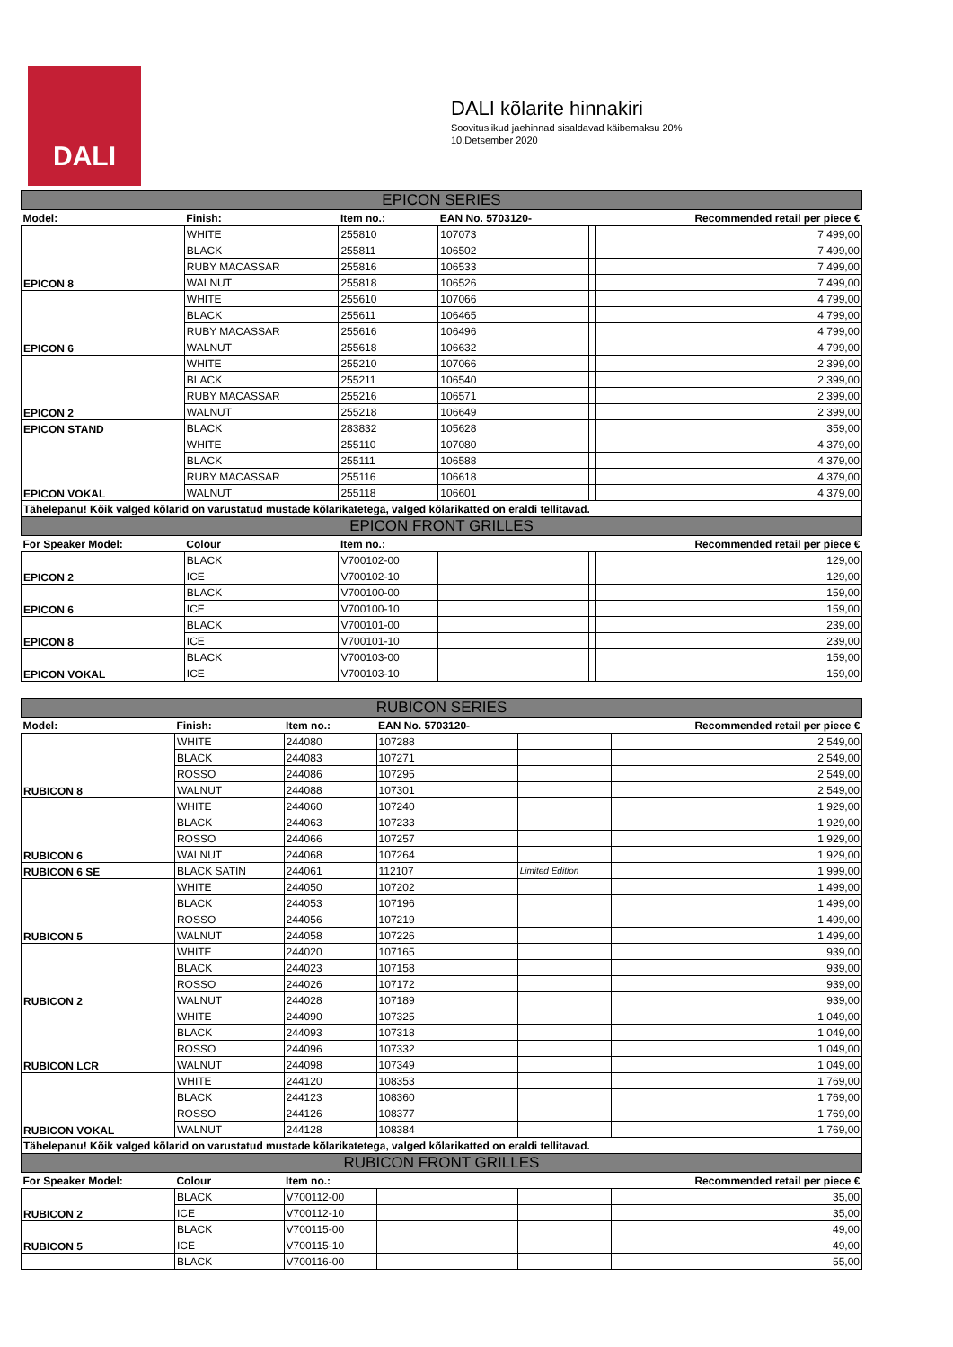DALI
DALI kõlarite hinnakiri
Soovituslikud jaehinnad sisaldavad käibemaksu 20%
10.Detsember 2020
| EPICON SERIES | | | | | |
| --- | --- | --- | --- | --- | --- |
| Model: | Finish: | Item no.: | EAN No. 5703120- | | Recommended retail per piece € |
| EPICON 8 | WHITE | 255810 | 107073 | | 7 499,00 |
| | BLACK | 255811 | 106502 | | 7 499,00 |
| | RUBY MACASSAR | 255816 | 106533 | | 7 499,00 |
| | WALNUT | 255818 | 106526 | | 7 499,00 |
| EPICON 6 | WHITE | 255610 | 107066 | | 4 799,00 |
| | BLACK | 255611 | 106465 | | 4 799,00 |
| | RUBY MACASSAR | 255616 | 106496 | | 4 799,00 |
| | WALNUT | 255618 | 106632 | | 4 799,00 |
| EPICON 2 | WHITE | 255210 | 107066 | | 2 399,00 |
| | BLACK | 255211 | 106540 | | 2 399,00 |
| | RUBY MACASSAR | 255216 | 106571 | | 2 399,00 |
| | WALNUT | 255218 | 106649 | | 2 399,00 |
| EPICON STAND | BLACK | 283832 | 105628 | | 359,00 |
| EPICON VOKAL | WHITE | 255110 | 107080 | | 4 379,00 |
| | BLACK | 255111 | 106588 | | 4 379,00 |
| | RUBY MACASSAR | 255116 | 106618 | | 4 379,00 |
| | WALNUT | 255118 | 106601 | | 4 379,00 |
| Tähelepanu! Kõik valged kõlarid on varustatud mustade kõlarikatetega, valged kõlarikatted on eraldi tellitavad. | | | | | |
| EPICON FRONT GRILLES | | | | | |
| For Speaker Model: | Colour | Item no.: | | | Recommended retail per piece € |
| EPICON 2 | BLACK | V700102-00 | | | 129,00 |
| | ICE | V700102-10 | | | 129,00 |
| EPICON 6 | BLACK | V700100-00 | | | 159,00 |
| | ICE | V700100-10 | | | 159,00 |
| EPICON 8 | BLACK | V700101-00 | | | 239,00 |
| | ICE | V700101-10 | | | 239,00 |
| EPICON VOKAL | BLACK | V700103-00 | | | 159,00 |
| | ICE | V700103-10 | | | 159,00 |
| RUBICON SERIES | | | | | |
| --- | --- | --- | --- | --- | --- |
| Model: | Finish: | Item no.: | EAN No. 5703120- | | Recommended retail per piece € |
| RUBICON 8 | WHITE | 244080 | 107288 | | 2 549,00 |
| | BLACK | 244083 | 107271 | | 2 549,00 |
| | ROSSO | 244086 | 107295 | | 2 549,00 |
| | WALNUT | 244088 | 107301 | | 2 549,00 |
| RUBICON 6 | WHITE | 244060 | 107240 | | 1 929,00 |
| | BLACK | 244063 | 107233 | | 1 929,00 |
| | ROSSO | 244066 | 107257 | | 1 929,00 |
| | WALNUT | 244068 | 107264 | | 1 929,00 |
| RUBICON 6 SE | BLACK SATIN | 244061 | 112107 | Limited Edition | 1 999,00 |
| RUBICON 5 | WHITE | 244050 | 107202 | | 1 499,00 |
| | BLACK | 244053 | 107196 | | 1 499,00 |
| | ROSSO | 244056 | 107219 | | 1 499,00 |
| | WALNUT | 244058 | 107226 | | 1 499,00 |
| RUBICON 2 | WHITE | 244020 | 107165 | | 939,00 |
| | BLACK | 244023 | 107158 | | 939,00 |
| | ROSSO | 244026 | 107172 | | 939,00 |
| | WALNUT | 244028 | 107189 | | 939,00 |
| RUBICON LCR | WHITE | 244090 | 107325 | | 1 049,00 |
| | BLACK | 244093 | 107318 | | 1 049,00 |
| | ROSSO | 244096 | 107332 | | 1 049,00 |
| | WALNUT | 244098 | 107349 | | 1 049,00 |
| RUBICON VOKAL | WHITE | 244120 | 108353 | | 1 769,00 |
| | BLACK | 244123 | 108360 | | 1 769,00 |
| | ROSSO | 244126 | 108377 | | 1 769,00 |
| | WALNUT | 244128 | 108384 | | 1 769,00 |
| Tähelepanu! Kõik valged kõlarid on varustatud mustade kõlarikatetega, valged kõlarikatted on eraldi tellitavad. | | | | | |
| RUBICON FRONT GRILLES | | | | | |
| For Speaker Model: | Colour | Item no.: | | | Recommended retail per piece € |
| RUBICON 2 | BLACK | V700112-00 | | | 35,00 |
| | ICE | V700112-10 | | | 35,00 |
| RUBICON 5 | BLACK | V700115-00 | | | 49,00 |
| | ICE | V700115-10 | | | 49,00 |
| | BLACK | V700116-00 | | | 55,00 |